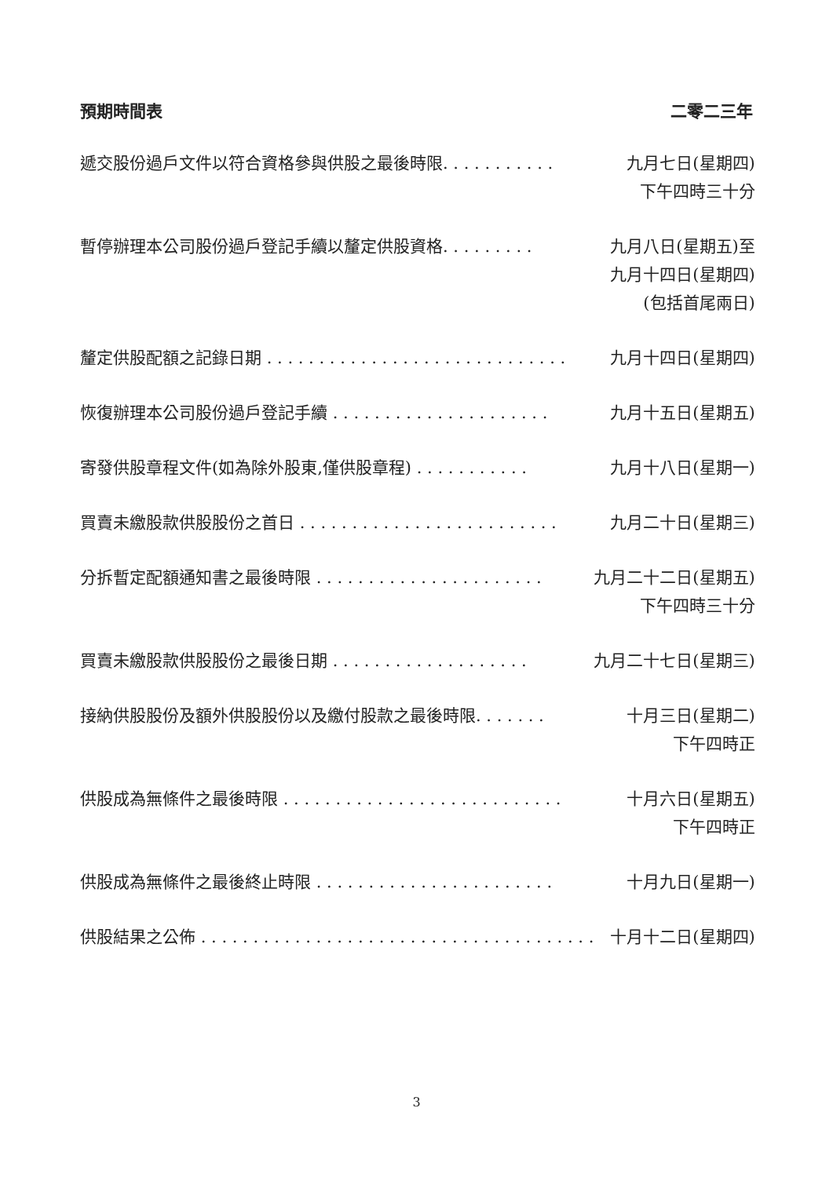預期時間表 二零二三年
| 遞交股份過戶文件以符合資格參與供股之最後時限. . . . . . . . . . . | 九月七日(星期四) 下午四時三十分 |
| 暫停辦理本公司股份過戶登記手續以釐定供股資格. . . . . . . . . | 九月八日(星期五)至 九月十四日(星期四) (包括首尾兩日) |
| 釐定供股配額之記錄日期 . . . . . . . . . . . . . . . . . . . . . . . . . . . . . | 九月十四日(星期四) |
| 恢復辦理本公司股份過戶登記手續 . . . . . . . . . . . . . . . . . . . . . | 九月十五日(星期五) |
| 寄發供股章程文件(如為除外股東,僅供股章程) . . . . . . . . . . . | 九月十八日(星期一) |
| 買賣未繳股款供股股份之首日 . . . . . . . . . . . . . . . . . . . . . . . . . | 九月二十日(星期三) |
| 分拆暫定配額通知書之最後時限 . . . . . . . . . . . . . . . . . . . . . . | 九月二十二日(星期五) 下午四時三十分 |
| 買賣未繳股款供股股份之最後日期 . . . . . . . . . . . . . . . . . . . | 九月二十七日(星期三) |
| 接納供股股份及額外供股股份以及繳付股款之最後時限. . . . . . . | 十月三日(星期二) 下午四時正 |
| 供股成為無條件之最後時限 . . . . . . . . . . . . . . . . . . . . . . . . . . . | 十月六日(星期五) 下午四時正 |
| 供股成為無條件之最後終止時限 . . . . . . . . . . . . . . . . . . . . . . . | 十月九日(星期一) |
| 供股結果之公佈 . . . . . . . . . . . . . . . . . . . . . . . . . . . . . . . . . . . . . . | 十月十二日(星期四) |
3